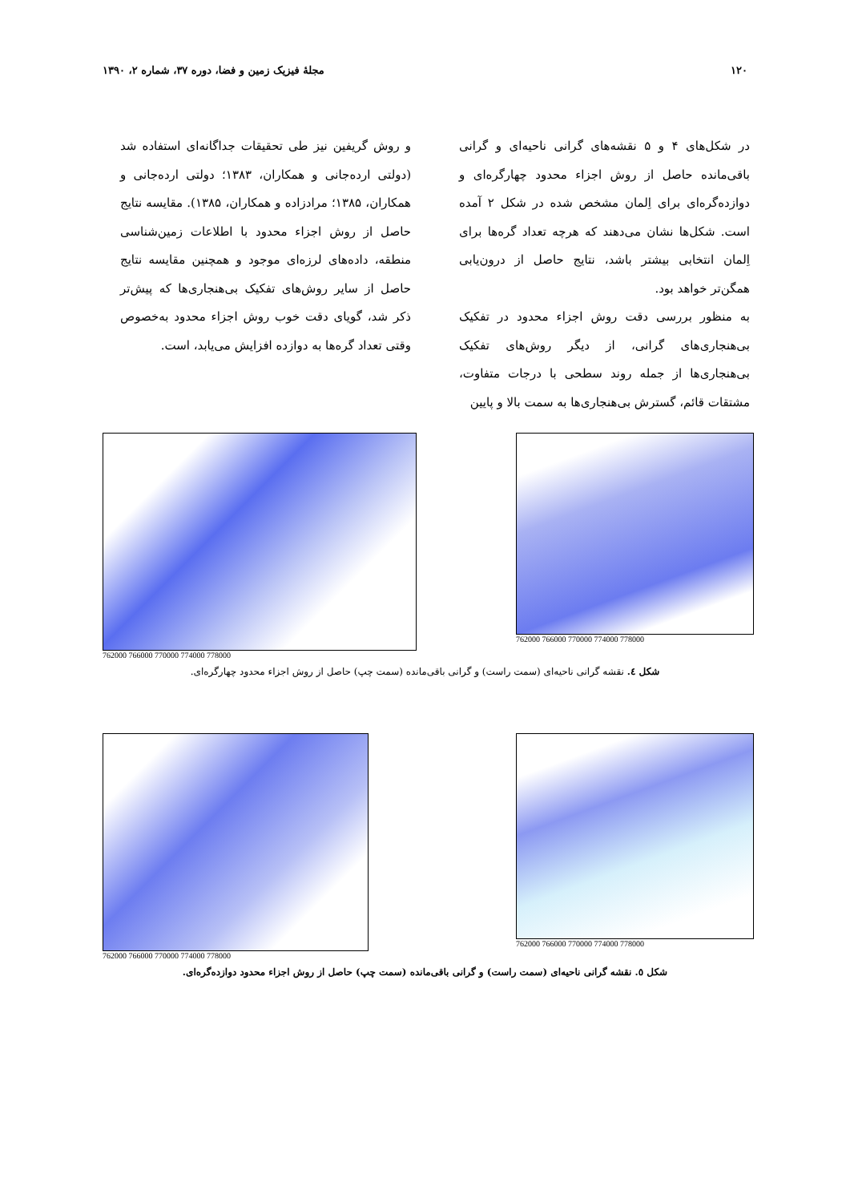۱۲۰ مجلهٔ فیزیک زمین و فضا، دوره ۳۷، شماره ۲، ۱۳۹۰
در شکل‌های ۴ و ۵ نقشه‌های گرانی ناحیه‌ای و گرانی باقی‌مانده حاصل از روش اجزاء محدود چهارگره‌ای و دوازده‌گره‌ای برای اِلمان مشخص شده در شکل ۲ آمده است. شکل‌ها نشان می‌دهند که هرچه تعداد گره‌ها برای اِلمان انتخابی بیشتر باشد، نتایج حاصل از درون‌یابی همگن‌تر خواهد بود.
به منظور بررسی دقت روش اجزاء محدود در تفکیک بی‌هنجاری‌های گرانی، از دیگر روش‌های تفکیک بی‌هنجاری‌ها از جمله روند سطحی با درجات متفاوت، مشتقات قائم، گسترش بی‌هنجاری‌ها به سمت بالا و پایین
و روش گریفین نیز طی تحقیقات جداگانه‌ای استفاده شد (دولتی ارده‌جانی و همکاران، ۱۳۸۳؛ دولتی ارده‌جانی و همکاران، ۱۳۸۵؛ مرادزاده و همکاران، ۱۳۸۵). مقایسه نتایج حاصل از روش اجزاء محدود با اطلاعات زمین‌شناسی منطقه، داده‌های لرزه‌ای موجود و همچنین مقایسه نتایج حاصل از سایر روش‌های تفکیک بی‌هنجاری‌ها که پیش‌تر ذکر شد، گویای دقت خوب روش اجزاء محدود به‌خصوص وقتی تعداد گره‌ها به دوازده افزایش می‌یابد، است.
762000 766000 770000 774000 778000
762000 766000 770000 774000 778000
شکل ٤. نقشه گرانی ناحیه‌ای (سمت راست) و گرانی باقی‌مانده (سمت چپ) حاصل از روش اجزاء محدود چهارگره‌ای.
762000 766000 770000 774000 778000
762000 766000 770000 774000 778000
شکل ٥. نقشه گرانی ناحیه‌ای (سمت راست) و گرانی باقی‌مانده (سمت چپ) حاصل از روش اجزاء محدود دوازده‌گره‌ای.